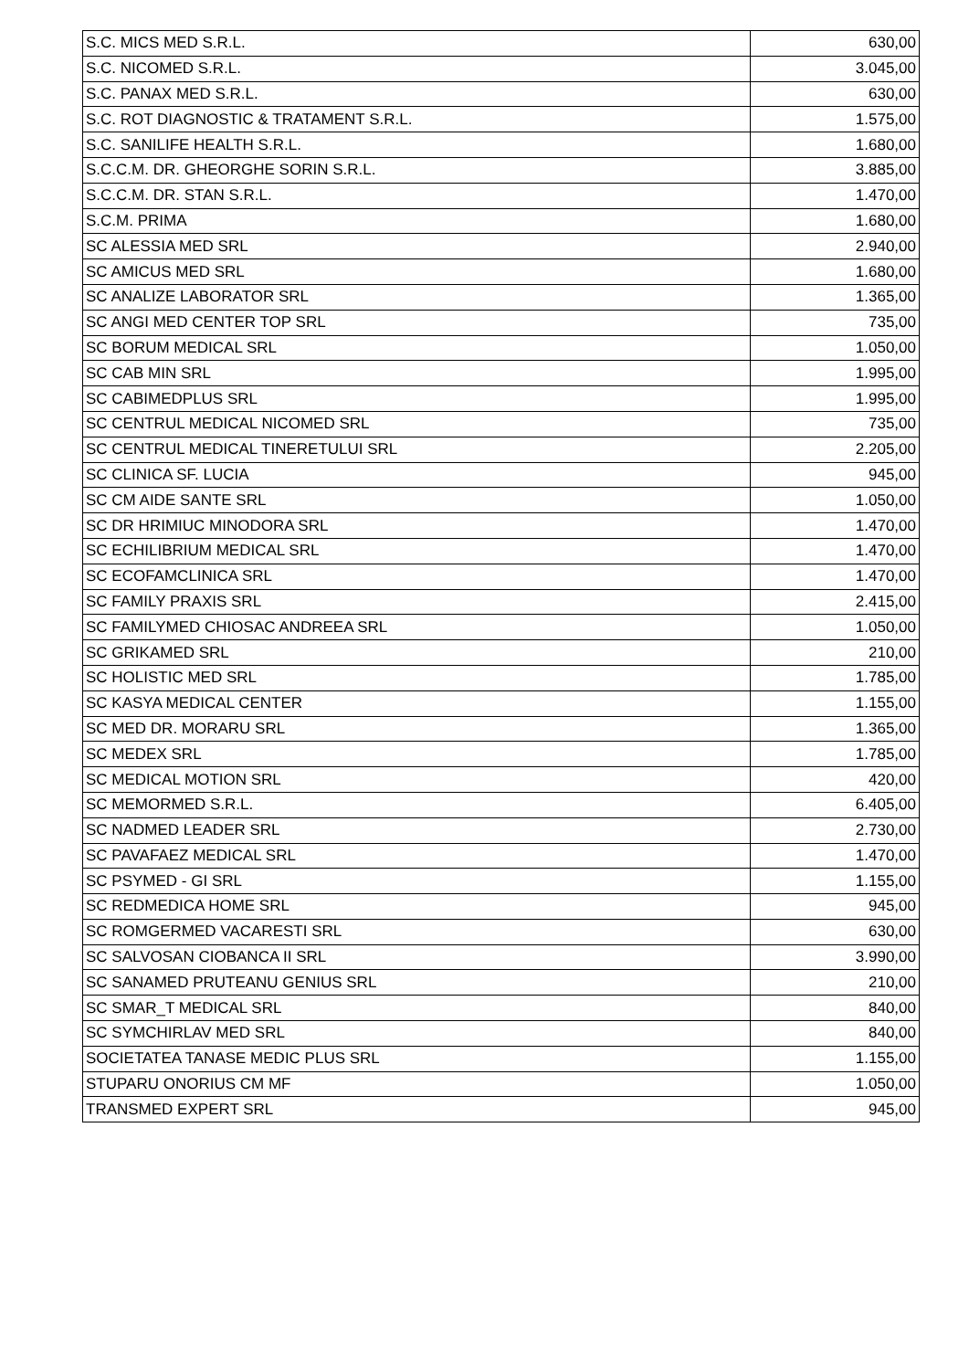| S.C. MICS MED S.R.L. | 630,00 |
| S.C. NICOMED S.R.L. | 3.045,00 |
| S.C. PANAX MED S.R.L. | 630,00 |
| S.C. ROT DIAGNOSTIC & TRATAMENT S.R.L. | 1.575,00 |
| S.C. SANILIFE HEALTH S.R.L. | 1.680,00 |
| S.C.C.M. DR. GHEORGHE SORIN S.R.L. | 3.885,00 |
| S.C.C.M. DR. STAN S.R.L. | 1.470,00 |
| S.C.M. PRIMA | 1.680,00 |
| SC ALESSIA MED SRL | 2.940,00 |
| SC AMICUS MED SRL | 1.680,00 |
| SC ANALIZE LABORATOR SRL | 1.365,00 |
| SC ANGI MED CENTER TOP SRL | 735,00 |
| SC BORUM MEDICAL SRL | 1.050,00 |
| SC CAB MIN SRL | 1.995,00 |
| SC CABIMEDPLUS SRL | 1.995,00 |
| SC CENTRUL MEDICAL NICOMED SRL | 735,00 |
| SC CENTRUL MEDICAL TINERETULUI SRL | 2.205,00 |
| SC CLINICA SF. LUCIA | 945,00 |
| SC CM AIDE SANTE SRL | 1.050,00 |
| SC DR HRIMIUC MINODORA SRL | 1.470,00 |
| SC ECHILIBRIUM MEDICAL SRL | 1.470,00 |
| SC ECOFAMCLINICA SRL | 1.470,00 |
| SC FAMILY PRAXIS SRL | 2.415,00 |
| SC FAMILYMED CHIOSAC ANDREEA SRL | 1.050,00 |
| SC GRIKAMED SRL | 210,00 |
| SC HOLISTIC MED SRL | 1.785,00 |
| SC KASYA MEDICAL CENTER | 1.155,00 |
| SC MED DR. MORARU SRL | 1.365,00 |
| SC MEDEX SRL | 1.785,00 |
| SC MEDICAL MOTION SRL | 420,00 |
| SC MEMORMED S.R.L. | 6.405,00 |
| SC NADMED LEADER SRL | 2.730,00 |
| SC PAVAFAEZ MEDICAL SRL | 1.470,00 |
| SC PSYMED - GI SRL | 1.155,00 |
| SC REDMEDICA HOME SRL | 945,00 |
| SC ROMGERMED VACARESTI SRL | 630,00 |
| SC SALVOSAN CIOBANCA II SRL | 3.990,00 |
| SC SANAMED PRUTEANU GENIUS SRL | 210,00 |
| SC SMAR_T MEDICAL SRL | 840,00 |
| SC SYMCHIRLAV MED SRL | 840,00 |
| SOCIETATEA TANASE MEDIC PLUS SRL | 1.155,00 |
| STUPARU ONORIUS CM MF | 1.050,00 |
| TRANSMED EXPERT SRL | 945,00 |